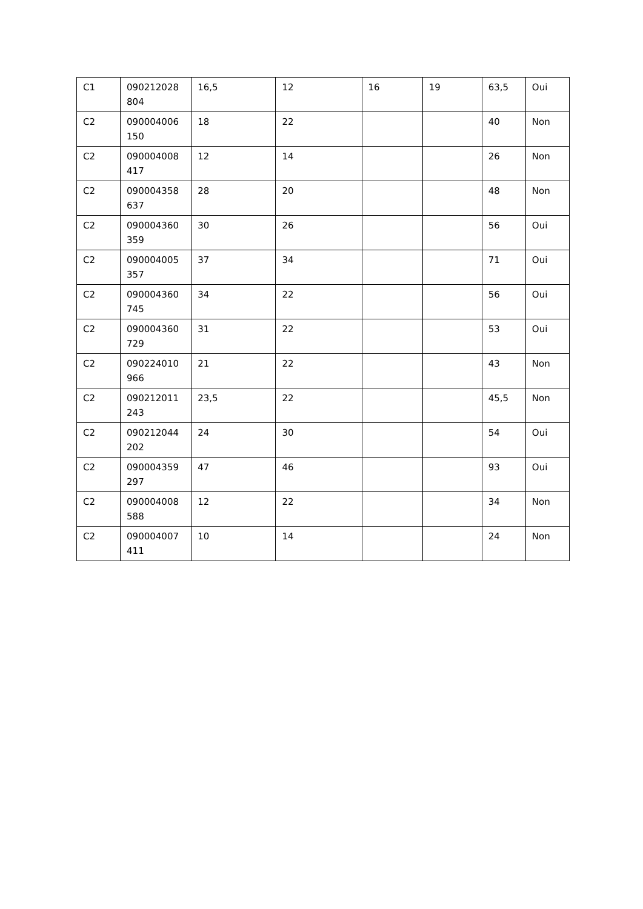| C1 | 090212028 804 | 16,5 | 12 | 16 | 19 | 63,5 | Oui |
| C2 | 090004006 150 | 18 | 22 | | | 40 | Non |
| C2 | 090004008 417 | 12 | 14 | | | 26 | Non |
| C2 | 090004358 637 | 28 | 20 | | | 48 | Non |
| C2 | 090004360 359 | 30 | 26 | | | 56 | Oui |
| C2 | 090004005 357 | 37 | 34 | | | 71 | Oui |
| C2 | 090004360 745 | 34 | 22 | | | 56 | Oui |
| C2 | 090004360 729 | 31 | 22 | | | 53 | Oui |
| C2 | 090224010 966 | 21 | 22 | | | 43 | Non |
| C2 | 090212011 243 | 23,5 | 22 | | | 45,5 | Non |
| C2 | 090212044 202 | 24 | 30 | | | 54 | Oui |
| C2 | 090004359 297 | 47 | 46 | | | 93 | Oui |
| C2 | 090004008 588 | 12 | 22 | | | 34 | Non |
| C2 | 090004007 411 | 10 | 14 | | | 24 | Non |